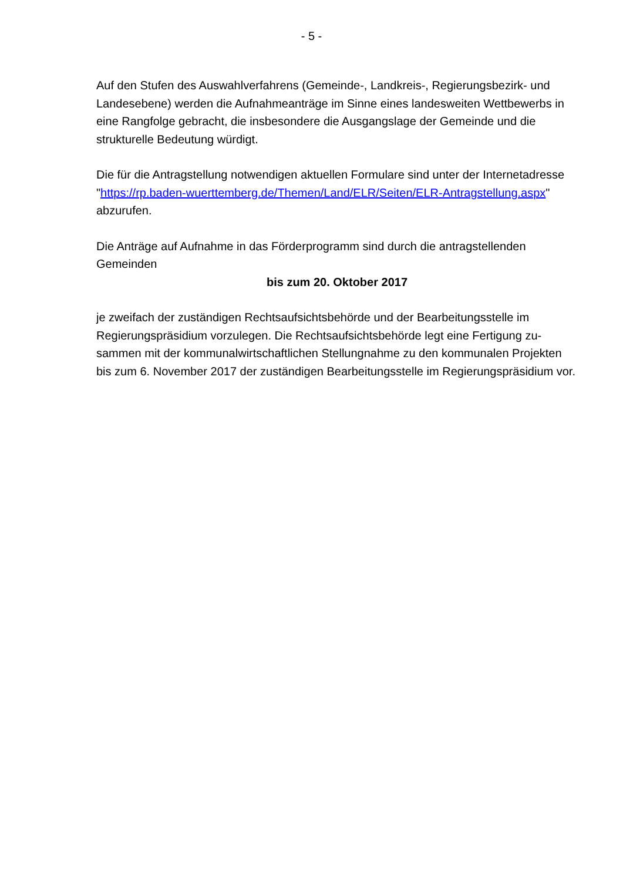- 5 -
Auf den Stufen des Auswahlverfahrens (Gemeinde-, Landkreis-, Regierungsbezirk- und Landesebene) werden die Aufnahmeanträge im Sinne eines landesweiten Wett­bewerbs in eine Rangfolge gebracht, die insbesondere die Ausgangslage der Ge­meinde und die strukturelle Bedeutung würdigt.
Die für die Antragstellung notwendigen aktuellen Formulare sind unter der Internet­adresse "https://rp.baden-wuerttemberg.de/Themen/Land/ELR/Seiten/ELR-Antragstellung.aspx" abzurufen.
Die Anträge auf Aufnahme in das Förderprogramm sind durch die antragstellenden Gemeinden
bis zum 20. Oktober 2017
je zweifach der zuständigen Rechtsaufsichtsbehörde und der Bearbeitungsstelle im Regierungspräsidium vorzulegen. Die Rechtsaufsichtsbehörde legt eine Fertigung zu­sammen mit der kommunalwirtschaftlichen Stellungnahme zu den kommunalen Pro­jekten bis zum 6. November 2017 der zuständigen Bearbeitungsstelle im Regierungs­präsidium vor.